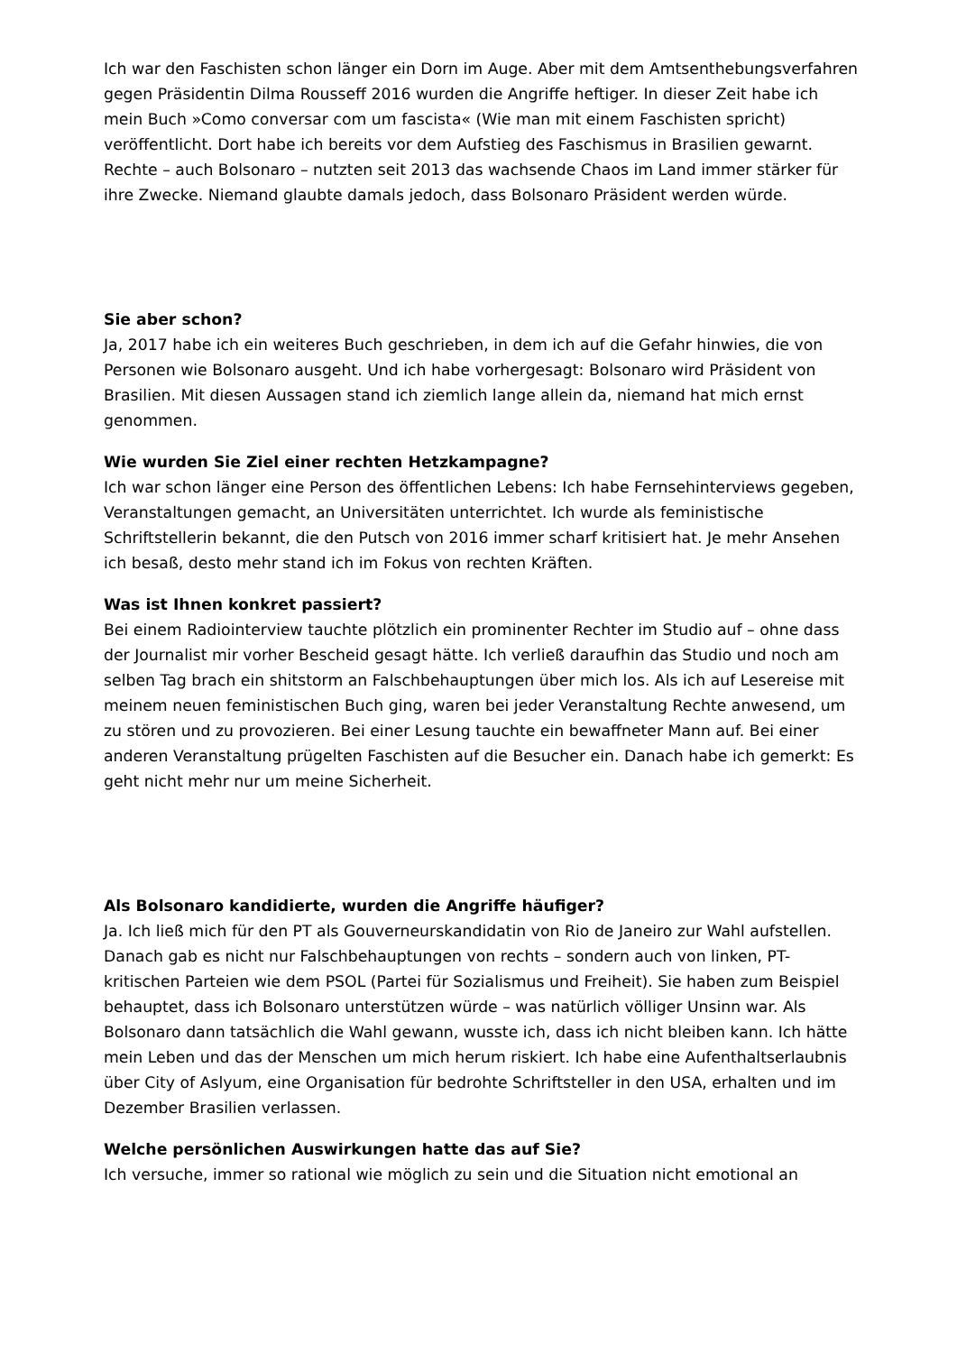Ich war den Faschisten schon länger ein Dorn im Auge. Aber mit dem Amtsenthebungsverfahren gegen Präsidentin Dilma Rousseff 2016 wurden die Angriffe heftiger. In dieser Zeit habe ich mein Buch »Como conversar com um fascista« (Wie man mit einem Faschisten spricht) veröffentlicht. Dort habe ich bereits vor dem Aufstieg des Faschismus in Brasilien gewarnt. Rechte – auch Bolsonaro – nutzten seit 2013 das wachsende Chaos im Land immer stärker für ihre Zwecke. Niemand glaubte damals jedoch, dass Bolsonaro Präsident werden würde.
Sie aber schon?
Ja, 2017 habe ich ein weiteres Buch geschrieben, in dem ich auf die Gefahr hinwies, die von Personen wie Bolsonaro ausgeht. Und ich habe vorhergesagt: Bolsonaro wird Präsident von Brasilien. Mit diesen Aussagen stand ich ziemlich lange allein da, niemand hat mich ernst genommen.
Wie wurden Sie Ziel einer rechten Hetzkampagne?
Ich war schon länger eine Person des öffentlichen Lebens: Ich habe Fernsehinterviews gegeben, Veranstaltungen gemacht, an Universitäten unterrichtet. Ich wurde als feministische Schriftstellerin bekannt, die den Putsch von 2016 immer scharf kritisiert hat. Je mehr Ansehen ich besaß, desto mehr stand ich im Fokus von rechten Kräften.
Was ist Ihnen konkret passiert?
Bei einem Radiointerview tauchte plötzlich ein prominenter Rechter im Studio auf – ohne dass der Journalist mir vorher Bescheid gesagt hätte. Ich verließ daraufhin das Studio und noch am selben Tag brach ein shitstorm an Falschbehauptungen über mich los. Als ich auf Lesereise mit meinem neuen feministischen Buch ging, waren bei jeder Veranstaltung Rechte anwesend, um zu stören und zu provozieren. Bei einer Lesung tauchte ein bewaffneter Mann auf. Bei einer anderen Veranstaltung prügelten Faschisten auf die Besucher ein. Danach habe ich gemerkt: Es geht nicht mehr nur um meine Sicherheit.
Als Bolsonaro kandidierte, wurden die Angriffe häufiger?
Ja. Ich ließ mich für den PT als Gouverneurskandidatin von Rio de Janeiro zur Wahl aufstellen. Danach gab es nicht nur Falschbehauptungen von rechts – sondern auch von linken, PT-kritischen Parteien wie dem PSOL (Partei für Sozialismus und Freiheit). Sie haben zum Beispiel behauptet, dass ich Bolsonaro unterstützen würde – was natürlich völliger Unsinn war. Als Bolsonaro dann tatsächlich die Wahl gewann, wusste ich, dass ich nicht bleiben kann. Ich hätte mein Leben und das der Menschen um mich herum riskiert. Ich habe eine Aufenthaltserlaubnis über City of Aslyum, eine Organisation für bedrohte Schriftsteller in den USA, erhalten und im Dezember Brasilien verlassen.
Welche persönlichen Auswirkungen hatte das auf Sie?
Ich versuche, immer so rational wie möglich zu sein und die Situation nicht emotional an